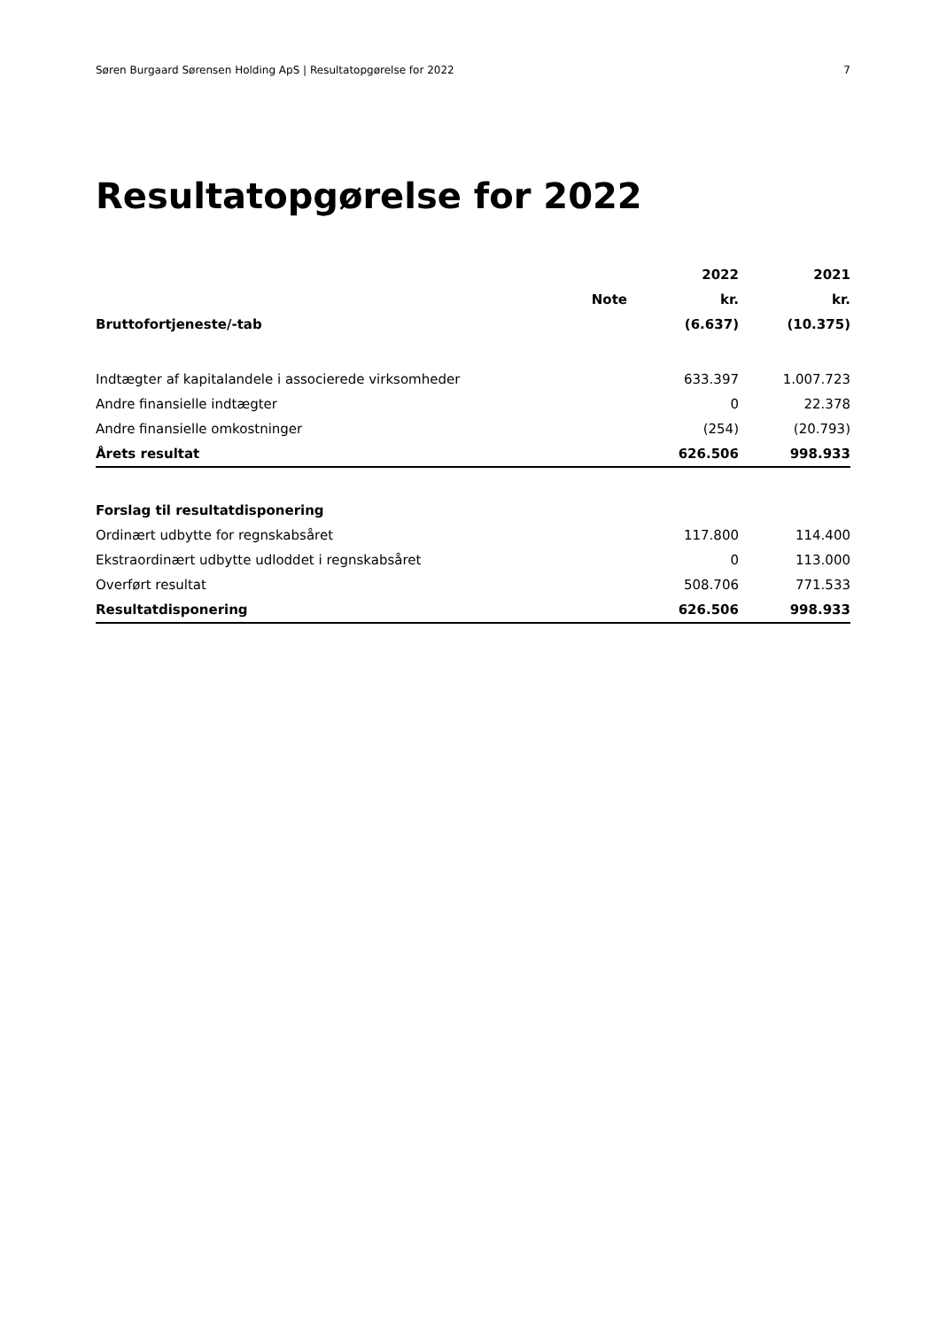Søren Burgaard Sørensen Holding ApS | Resultatopgørelse for 2022 7
Resultatopgørelse for 2022
| | | 2022 | 2021 |
| --- | --- | --- | --- |
| | Note | kr. | kr. |
| Bruttofortjeneste/-tab | | (6.637) | (10.375) |
| Indtægter af kapitalandele i associerede virksomheder | | 633.397 | 1.007.723 |
| Andre finansielle indtægter | | 0 | 22.378 |
| Andre finansielle omkostninger | | (254) | (20.793) |
| Årets resultat | | 626.506 | 998.933 |
| Forslag til resultatdisponering | | | |
| Ordinært udbytte for regnskabsåret | | 117.800 | 114.400 |
| Ekstraordinært udbytte udloddet i regnskabsåret | | 0 | 113.000 |
| Overført resultat | | 508.706 | 771.533 |
| Resultatdisponering | | 626.506 | 998.933 |